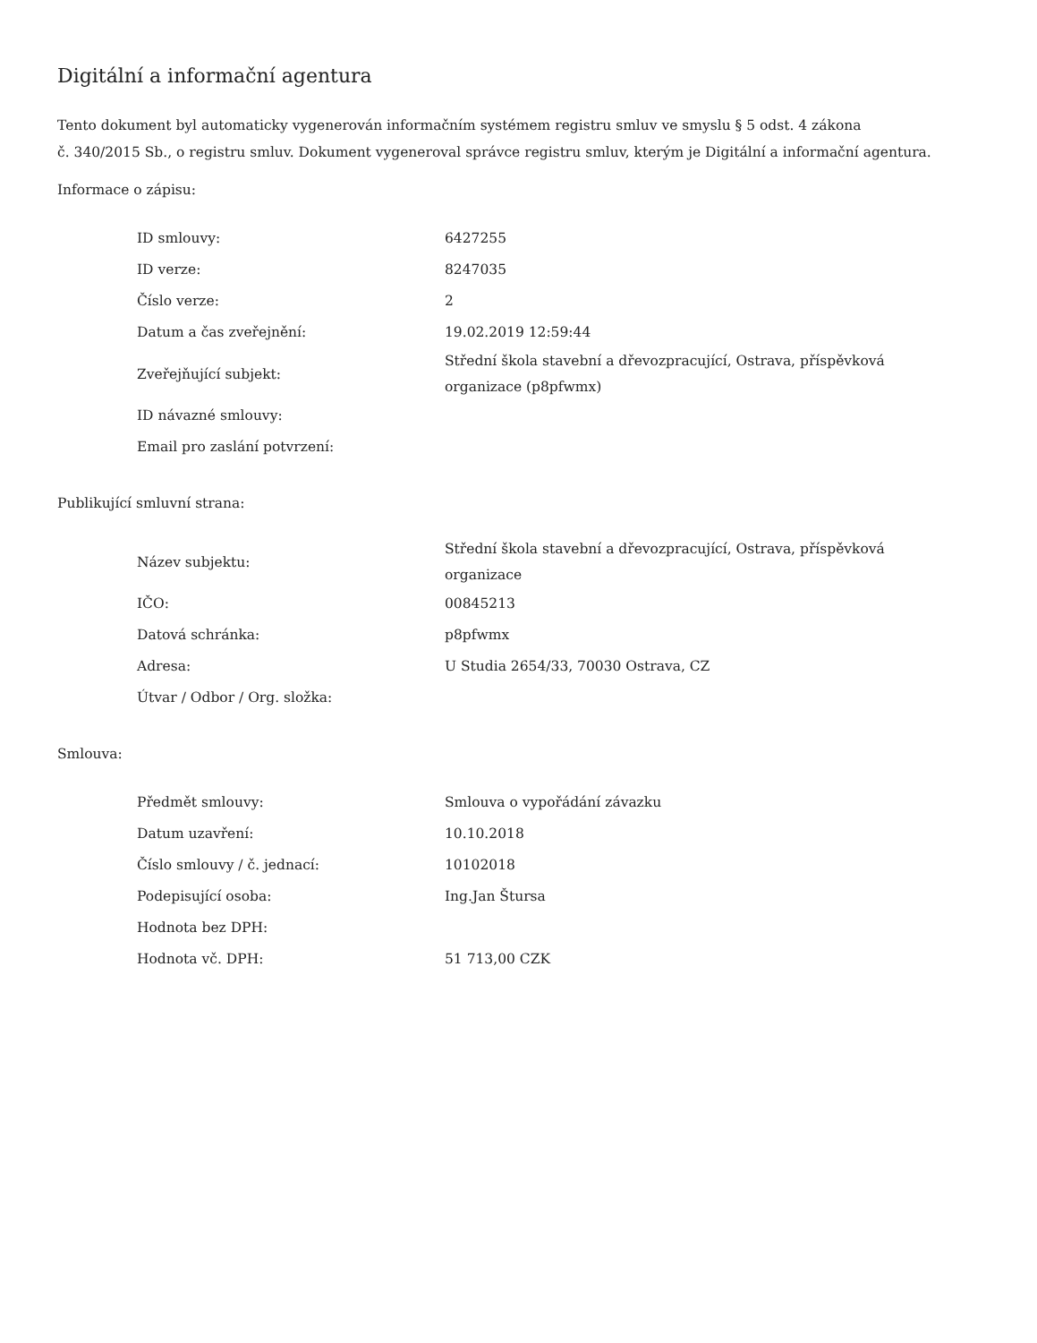Digitální a informační agentura
Tento dokument byl automaticky vygenerován informačním systémem registru smluv ve smyslu § 5 odst. 4 zákona
č. 340/2015 Sb., o registru smluv. Dokument vygeneroval správce registru smluv, kterým je Digitální a informační agentura.
Informace o zápisu:
| ID smlouvy: | 6427255 |
| ID verze: | 8247035 |
| Číslo verze: | 2 |
| Datum a čas zveřejnění: | 19.02.2019 12:59:44 |
| Zveřejňující subjekt: | Střední škola stavební a dřevozpracující, Ostrava, příspěvková organizace (p8pfwmx) |
| ID návazné smlouvy: | |
| Email pro zaslání potvrzení: | |
Publikující smluvní strana:
| Název subjektu: | Střední škola stavební a dřevozpracující, Ostrava, příspěvková organizace |
| IČO: | 00845213 |
| Datová schránka: | p8pfwmx |
| Adresa: | U Studia 2654/33, 70030 Ostrava, CZ |
| Útvar / Odbor / Org. složka: | |
Smlouva:
| Předmět smlouvy: | Smlouva o vypořádání závazku |
| Datum uzavření: | 10.10.2018 |
| Číslo smlouvy / č. jednací: | 10102018 |
| Podepisující osoba: | Ing.Jan Štursa |
| Hodnota bez DPH: | |
| Hodnota vč. DPH: | 51 713,00 CZK |